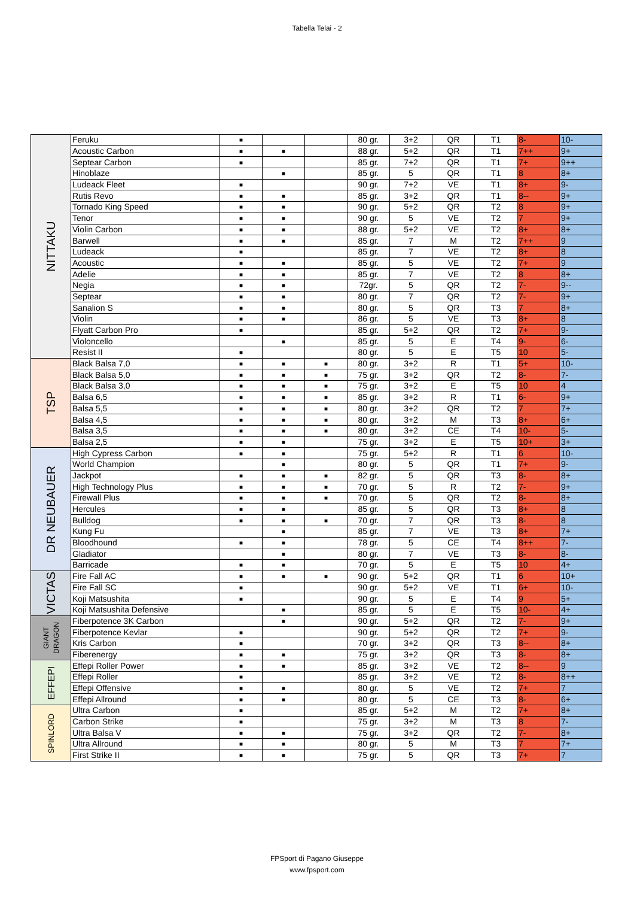Tabella Telai - 2
| NITTAKU | Feruku | ■ | | | 80 gr. | 3+2 | QR | T1 | 8- | 10- |
| | Acoustic Carbon | ■ | ■ | | 88 gr. | 5+2 | QR | T1 | 7++ | 9+ |
| | Septear Carbon | ■ | | | 85 gr. | 7+2 | QR | T1 | 7+ | 9++ |
| | Hinoblaze | | ■ | | 85 gr. | 5 | QR | T1 | 8 | 8+ |
| | Ludeack Fleet | ■ | | | 90 gr. | 7+2 | VE | T1 | 8+ | 9- |
| | Rutis Revo | ■ | ■ | | 85 gr. | 3+2 | QR | T1 | 8-- | 9+ |
| | Tornado King Speed | ■ | ■ | | 90 gr. | 5+2 | QR | T2 | 8 | 9+ |
| | Tenor | ■ | ■ | | 90 gr. | 5 | VE | T2 | 7 | 9+ |
| | Violin Carbon | ■ | ■ | | 88 gr. | 5+2 | VE | T2 | 8+ | 8+ |
| | Barwell | ■ | ■ | | 85 gr. | 7 | M | T2 | 7++ | 9 |
| | Ludeack | ■ | | | 85 gr. | 7 | VE | T2 | 8+ | 8 |
| | Acoustic | ■ | ■ | | 85 gr. | 5 | VE | T2 | 7+ | 9 |
| | Adelie | ■ | ■ | | 85 gr. | 7 | VE | T2 | 8 | 8+ |
| | Negia | ■ | ■ | | 72gr. | 5 | QR | T2 | 7- | 9-- |
| | Septear | ■ | ■ | | 80 gr. | 7 | QR | T2 | 7- | 9+ |
| | Sanalion S | ■ | ■ | | 80 gr. | 5 | QR | T3 | 7 | 8+ |
| | Violin | ■ | ■ | | 86 gr. | 5 | VE | T3 | 8+ | 8 |
| | Flyatt Carbon Pro | ■ | | | 85 gr. | 5+2 | QR | T2 | 7+ | 9- |
| | Violoncello | | ■ | | 85 gr. | 5 | E | T4 | 9- | 6- |
| | Resist II | ■ | | | 80 gr. | 5 | E | T5 | 10 | 5- |
| TSP | Black Balsa 7,0 | ■ | ■ | ■ | 80 gr. | 3+2 | R | T1 | 5+ | 10- |
| | Black Balsa 5,0 | ■ | ■ | ■ | 75 gr. | 3+2 | QR | T2 | 8- | 7- |
| | Black Balsa 3,0 | ■ | ■ | ■ | 75 gr. | 3+2 | E | T5 | 10 | 4 |
| | Balsa 6,5 | ■ | ■ | ■ | 85 gr. | 3+2 | R | T1 | 6- | 9+ |
| | Balsa 5,5 | ■ | ■ | ■ | 80 gr. | 3+2 | QR | T2 | 7 | 7+ |
| | Balsa 4,5 | ■ | ■ | ■ | 80 gr. | 3+2 | M | T3 | 8+ | 6+ |
| | Balsa 3,5 | ■ | ■ | ■ | 80 gr. | 3+2 | CE | T4 | 10- | 5- |
| | Balsa 2,5 | ■ | ■ | | 75 gr. | 3+2 | E | T5 | 10+ | 3+ |
| DR NEUBAUER | High Cypress Carbon | ■ | ■ | | 75 gr. | 5+2 | R | T1 | 6 | 10- |
| | World Champion | | ■ | | 80 gr. | 5 | QR | T1 | 7+ | 9- |
| | Jackpot | ■ | ■ | ■ | 82 gr. | 5 | QR | T3 | 8- | 8+ |
| | High Technology Plus | ■ | ■ | ■ | 70 gr. | 5 | R | T2 | 7- | 9+ |
| | Firewall Plus | ■ | ■ | ■ | 70 gr. | 5 | QR | T2 | 8- | 8+ |
| | Hercules | ■ | ■ | | 85 gr. | 5 | QR | T3 | 8+ | 8 |
| | Bulldog | ■ | ■ | ■ | 70 gr. | 7 | QR | T3 | 8- | 8 |
| | Kung Fu | | ■ | | 85 gr. | 7 | VE | T3 | 8+ | 7+ |
| | Bloodhound | ■ | ■ | | 78 gr. | 5 | CE | T4 | 8++ | 7- |
| | Gladiator | | ■ | | 80 gr. | 7 | VE | T3 | 8- | 8- |
| | Barricade | ■ | ■ | | 70 gr. | 5 | E | T5 | 10 | 4+ |
| VICTAS | Fire Fall AC | ■ | ■ | ■ | 90 gr. | 5+2 | QR | T1 | 6 | 10+ |
| | Fire Fall SC | ■ | | | 90 gr. | 5+2 | VE | T1 | 6+ | 10- |
| | Koji Matsushita | ■ | | | 90 gr. | 5 | E | T4 | 9 | 5+ |
| | Koji Matsushita Defensive | | ■ | | 85 gr. | 5 | E | T5 | 10- | 4+ |
| GIANT DRAGON | Fiberpotence 3K Carbon | | ■ | | 90 gr. | 5+2 | QR | T2 | 7- | 9+ |
| | Fiberpotence Kevlar | ■ | | | 90 gr. | 5+2 | QR | T2 | 7+ | 9- |
| | Kris Carbon | ■ | | | 70 gr. | 3+2 | QR | T3 | 8-- | 8+ |
| | Fiberenergy | ■ | ■ | | 75 gr. | 3+2 | QR | T3 | 8- | 8+ |
| EFFEPI | Effepi Roller Power | ■ | ■ | | 85 gr. | 3+2 | VE | T2 | 8-- | 9 |
| | Effepi Roller | ■ | | | 85 gr. | 3+2 | VE | T2 | 8- | 8++ |
| | Effepi Offensive | ■ | ■ | | 80 gr. | 5 | VE | T2 | 7+ | 7 |
| | Effepi Allround | ■ | ■ | | 80 gr. | 5 | CE | T3 | 8- | 6+ |
| SPINLORD | Ultra Carbon | ■ | | | 85 gr. | 5+2 | M | T2 | 7+ | 8+ |
| | Carbon Strike | ■ | | | 75 gr. | 3+2 | M | T3 | 8 | 7- |
| | Ultra Balsa V | ■ | ■ | | 75 gr. | 3+2 | QR | T2 | 7- | 8+ |
| | Ultra Allround | ■ | ■ | | 80 gr. | 5 | M | T3 | 7 | 7+ |
| | First Strike II | ■ | ■ | | 75 gr. | 5 | QR | T3 | 7+ | 7 |
FPSport di Pagano Giuseppe
www.fpsport.com